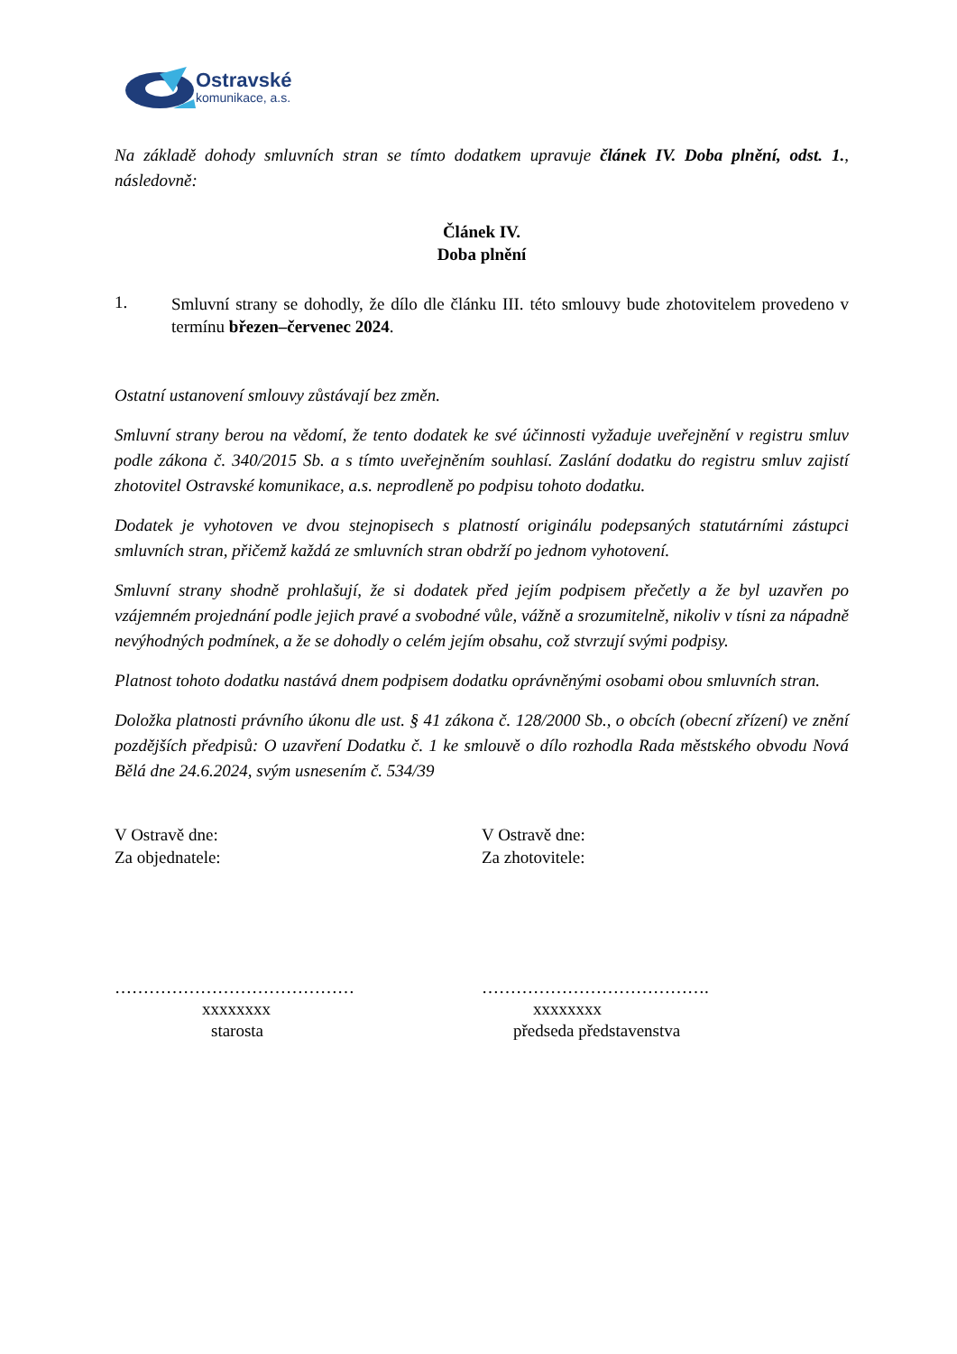Ostravské
komunikace, a.s.
Na základě dohody smluvních stran se tímto dodatkem upravuje článek IV. Doba plnění, odst. 1., následovně:
Článek IV.
Doba plnění
1.
Smluvní strany se dohodly, že dílo dle článku III. této smlouvy bude zhotovitelem provedeno v termínu březen–červenec 2024.
Ostatní ustanovení smlouvy zůstávají bez změn.
Smluvní strany berou na vědomí, že tento dodatek ke své účinnosti vyžaduje uveřejnění v registru smluv podle zákona č. 340/2015 Sb. a s tímto uveřejněním souhlasí. Zaslání dodatku do registru smluv zajistí zhotovitel Ostravské komunikace, a.s. neprodleně po podpisu tohoto dodatku.
Dodatek je vyhotoven ve dvou stejnopisech s platností originálu podepsaných statutárními zástupci smluvních stran, přičemž každá ze smluvních stran obdrží po jednom vyhotovení.
Smluvní strany shodně prohlašují, že si dodatek před jejím podpisem přečetly a že byl uzavřen po vzájemném projednání podle jejich pravé a svobodné vůle, vážně a srozumitelně, nikoliv v tísni za nápadně nevýhodných podmínek, a že se dohodly o celém jejím obsahu, což stvrzují svými podpisy.
Platnost tohoto dodatku nastává dnem podpisem dodatku oprávněnými osobami obou smluvních stran.
Doložka platnosti právního úkonu dle ust. § 41 zákona č. 128/2000 Sb., o obcích (obecní zřízení) ve znění pozdějších předpisů: O uzavření Dodatku č. 1 ke smlouvě o dílo rozhodla Rada městského obvodu Nová Bělá dne 24.6.2024, svým usnesením č. 534/39
V Ostravě dne:
Za objednatele:
V Ostravě dne:
Za zhotovitele:
……………………………………
xxxxxxxx
starosta
………………………………….
xxxxxxxx
předseda představenstva